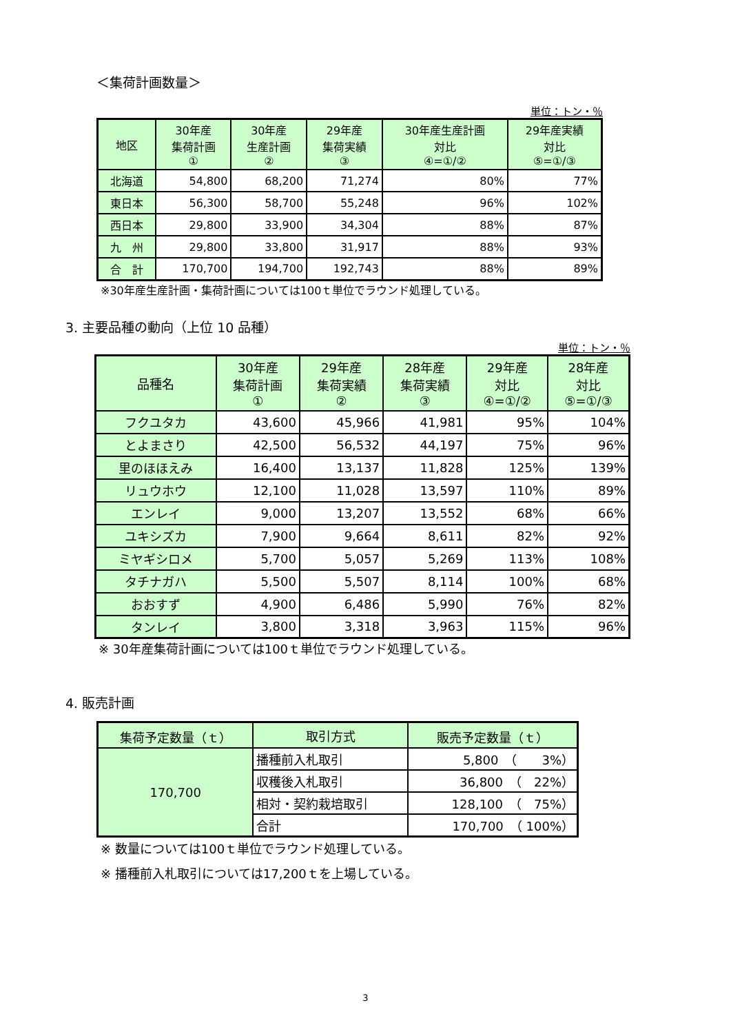＜集荷計画数量＞
単位：トン・％
| 地区 | 30年産 集荷計画 ① | 30年産 生産計画 ② | 29年産 集荷実績 ③ | 30年産生産計画 対比 ④=①/② | 29年産実績 対比 ⑤=①/③ |
| --- | --- | --- | --- | --- | --- |
| 北海道 | 54,800 | 68,200 | 71,274 | 80% | 77% |
| 東日本 | 56,300 | 58,700 | 55,248 | 96% | 102% |
| 西日本 | 29,800 | 33,900 | 34,304 | 88% | 87% |
| 九 州 | 29,800 | 33,800 | 31,917 | 88% | 93% |
| 合 計 | 170,700 | 194,700 | 192,743 | 88% | 89% |
※30年産生産計画・集荷計画については100ｔ単位でラウンド処理している。
3. 主要品種の動向（上位 10 品種）
単位：トン・％
| 品種名 | 30年産 集荷計画 ① | 29年産 集荷実績 ② | 28年産 集荷実績 ③ | 29年産 対比 ④=①/② | 28年産 対比 ⑤=①/③ |
| --- | --- | --- | --- | --- | --- |
| フクユタカ | 43,600 | 45,966 | 41,981 | 95% | 104% |
| とよまさり | 42,500 | 56,532 | 44,197 | 75% | 96% |
| 里のほほえみ | 16,400 | 13,137 | 11,828 | 125% | 139% |
| リュウホウ | 12,100 | 11,028 | 13,597 | 110% | 89% |
| エンレイ | 9,000 | 13,207 | 13,552 | 68% | 66% |
| ユキシズカ | 7,900 | 9,664 | 8,611 | 82% | 92% |
| ミヤギシロメ | 5,700 | 5,057 | 5,269 | 113% | 108% |
| タチナガハ | 5,500 | 5,507 | 8,114 | 100% | 68% |
| おおすず | 4,900 | 6,486 | 5,990 | 76% | 82% |
| タンレイ | 3,800 | 3,318 | 3,963 | 115% | 96% |
※ 30年産集荷計画については100ｔ単位でラウンド処理している。
4. 販売計画
| 集荷予定数量（ｔ） | 取引方式 | 販売予定数量（ｔ） |
| --- | --- | --- |
| 170,700 | 播種前入札取引 | 5,800 （ 3%） |
| | 収穫後入札取引 | 36,800 （ 22%） |
| | 相対・契約栽培取引 | 128,100 （ 75%） |
| | 合計 | 170,700 （ 100%） |
※ 数量については100ｔ単位でラウンド処理している。
※ 播種前入札取引については17,200ｔを上場している。
3